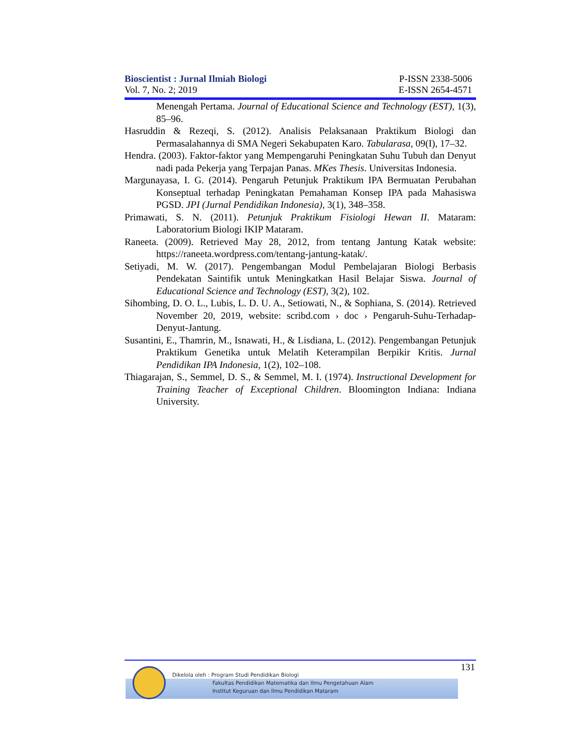Bioscientist : Jurnal Ilmiah Biologi P-ISSN 2338-5006
Vol. 7, No. 2; 2019 E-ISSN 2654-4571
Menengah Pertama. Journal of Educational Science and Technology (EST), 1(3), 85–96.
Hasruddin & Rezeqi, S. (2012). Analisis Pelaksanaan Praktikum Biologi dan Permasalahannya di SMA Negeri Sekabupaten Karo. Tabularasa, 09(I), 17–32.
Hendra. (2003). Faktor-faktor yang Mempengaruhi Peningkatan Suhu Tubuh dan Denyut nadi pada Pekerja yang Terpajan Panas. MKes Thesis. Universitas Indonesia.
Margunayasa, I. G. (2014). Pengaruh Petunjuk Praktikum IPA Bermuatan Perubahan Konseptual terhadap Peningkatan Pemahaman Konsep IPA pada Mahasiswa PGSD. JPI (Jurnal Pendidikan Indonesia), 3(1), 348–358.
Primawati, S. N. (2011). Petunjuk Praktikum Fisiologi Hewan II. Mataram: Laboratorium Biologi IKIP Mataram.
Raneeta. (2009). Retrieved May 28, 2012, from tentang Jantung Katak website: https://raneeta.wordpress.com/tentang-jantung-katak/.
Setiyadi, M. W. (2017). Pengembangan Modul Pembelajaran Biologi Berbasis Pendekatan Saintifik untuk Meningkatkan Hasil Belajar Siswa. Journal of Educational Science and Technology (EST), 3(2), 102.
Sihombing, D. O. L., Lubis, L. D. U. A., Setiowati, N., & Sophiana, S. (2014). Retrieved November 20, 2019, website: scribd.com › doc › Pengaruh-Suhu-Terhadap-Denyut-Jantung.
Susantini, E., Thamrin, M., Isnawati, H., & Lisdiana, L. (2012). Pengembangan Petunjuk Praktikum Genetika untuk Melatih Keterampilan Berpikir Kritis. Jurnal Pendidikan IPA Indonesia, 1(2), 102–108.
Thiagarajan, S., Semmel, D. S., & Semmel, M. I. (1974). Instructional Development for Training Teacher of Exceptional Children. Bloomington Indiana: Indiana University.
131
Dikelola oleh : Program Studi Pendidikan Biologi
Fakultas Pendidikan Matematika dan Ilmu Pengetahuan Alam
Institut Keguruan dan Ilmu Pendidikan Mataram